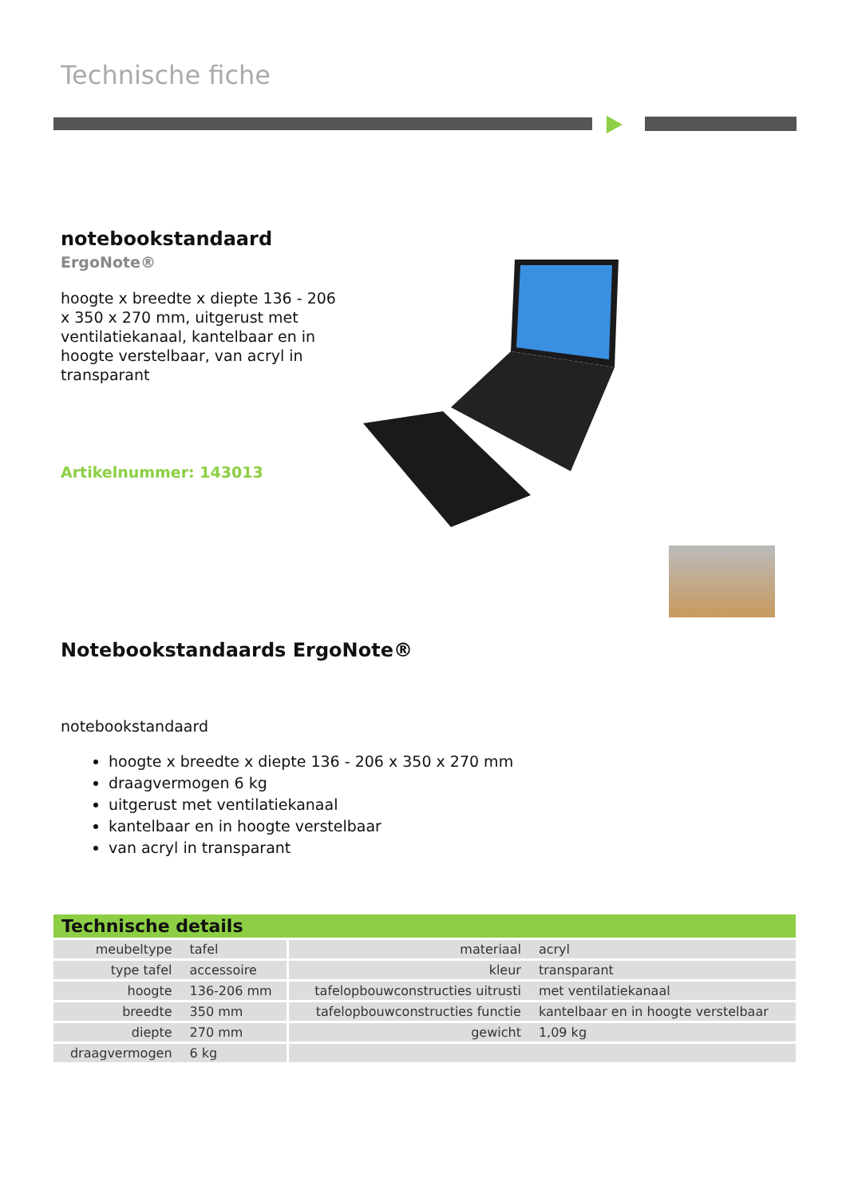Technische fiche
notebookstandaard
ErgoNote®
hoogte x breedte x diepte 136 - 206 x 350 x 270 mm, uitgerust met ventilatiekanaal, kantelbaar en in hoogte verstelbaar, van acryl in transparant
Artikelnummer: 143013
Notebookstandaards ErgoNote®
notebookstandaard
hoogte x breedte x diepte 136 - 206 x 350 x 270 mm
draagvermogen 6 kg
uitgerust met ventilatiekanaal
kantelbaar en in hoogte verstelbaar
van acryl in transparant
| Technische details | | | |
| --- | --- | --- | --- |
| meubeltype | tafel | materiaal | acryl |
| type tafel | accessoire | kleur | transparant |
| hoogte | 136-206 mm | tafelopbouwconstructies uitrusti | met ventilatiekanaal |
| breedte | 350 mm | tafelopbouwconstructies functie | kantelbaar en in hoogte verstelbaar |
| diepte | 270 mm | gewicht | 1,09 kg |
| draagvermogen | 6 kg | | |